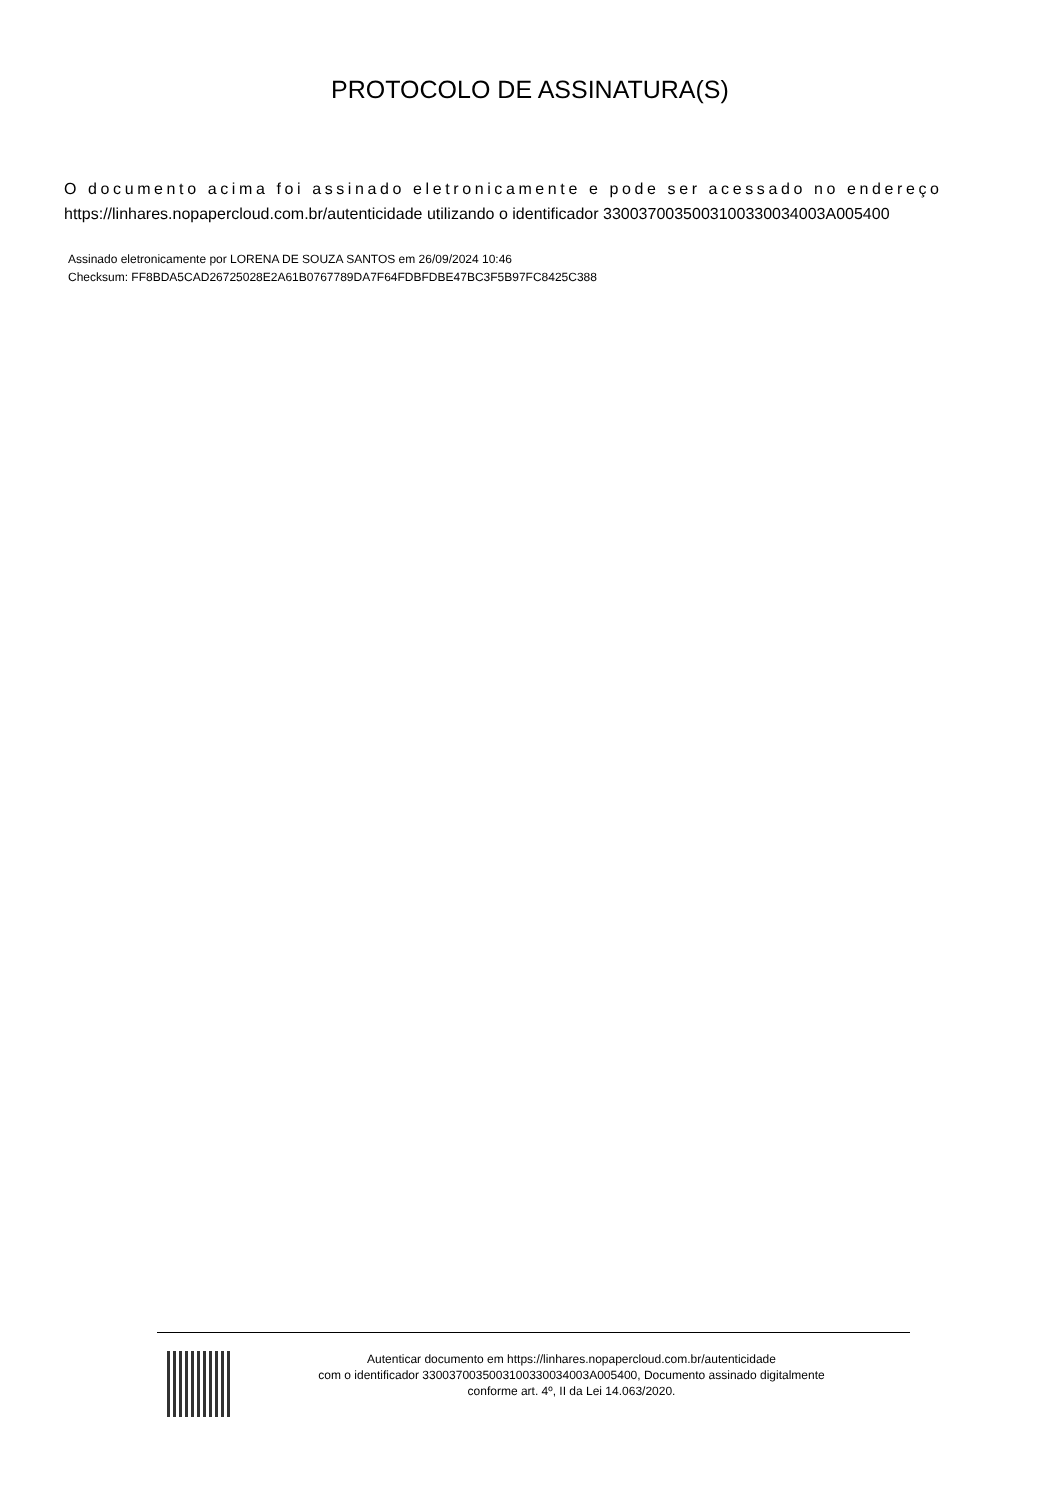PROTOCOLO DE ASSINATURA(S)
O documento acima foi assinado eletronicamente e pode ser acessado no endereço
https://linhares.nopapercloud.com.br/autenticidade utilizando o identificador 3300370035003100330034003A005400
Assinado eletronicamente por LORENA DE SOUZA SANTOS em 26/09/2024 10:46
Checksum: FF8BDA5CAD26725028E2A61B0767789DA7F64FDBFDBE47BC3F5B97FC8425C388
Autenticar documento em https://linhares.nopapercloud.com.br/autenticidade
com o identificador 3300370035003100330034003A005400, Documento assinado digitalmente
conforme art. 4º, II da Lei 14.063/2020.